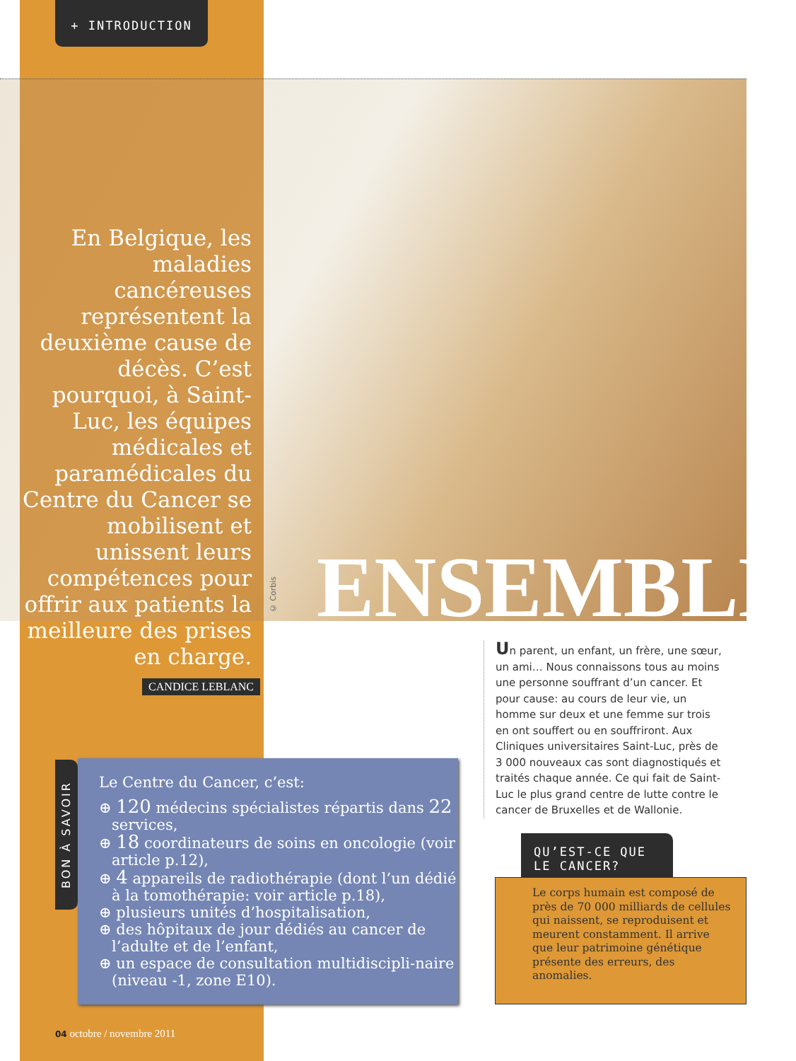+ INTRODUCTION
En Belgique, les maladies cancéreuses représentent la deuxième cause de décès. C’est pourquoi, à Saint-Luc, les équipes médicales et paramédicales du Centre du Cancer se mobilisent et unissent leurs compétences pour offrir aux patients la meilleure des prises en charge.
CANDICE LEBLANC
© Corbis
ENSEMBLE
Un parent, un enfant, un frère, une sœur, un ami… Nous connaissons tous au moins une personne souffrant d’un cancer. Et pour cause: au cours de leur vie, un homme sur deux et une femme sur trois en ont souffert ou en souffriront. Aux Cliniques universitaires Saint-Luc, près de 3 000 nouveaux cas sont diagnostiqués et traités chaque année. Ce qui fait de Saint-Luc le plus grand centre de lutte contre le cancer de Bruxelles et de Wallonie.
BON À SAVOIR
Le Centre du Cancer, c’est:
⊕ 120 médecins spécialistes répartis dans 22 services,
⊕ 18 coordinateurs de soins en oncologie (voir article p.12),
⊕ 4 appareils de radiothérapie (dont l’un dédié à la tomothérapie: voir article p.18),
⊕ plusieurs unités d’hospitalisation,
⊕ des hôpitaux de jour dédiés au cancer de l’adulte et de l’enfant,
⊕ un espace de consultation multidiscipli-naire (niveau -1, zone E10).
QU’EST-CE QUE
LE CANCER?
Le corps humain est composé de près de 70 000 milliards de cellules qui naissent, se reproduisent et meurent constamment. Il arrive que leur patrimoine génétique présente des erreurs, des anomalies.
04 octobre / novembre 2011